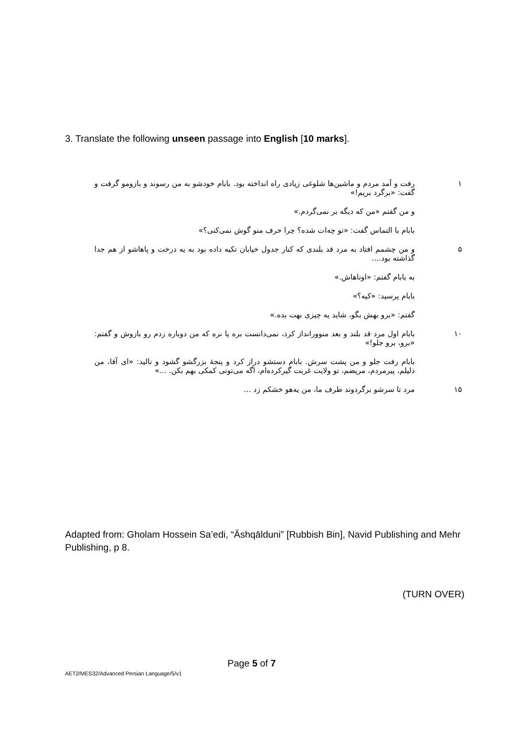3. Translate the following unseen passage into English [10 marks].
۱ رفت و آمد مردم و ماشین‌ها شلوغی زیادی راه انداخته بود. بابام خودشو به من رسوند و بازومو گرفت و گفت: «برگرد بریم!»
و من گفتم «من که دیگه بر نمی‌گردم.»
بابام با التماس گفت: «تو چه‌ات شده؟ چرا حرف منو گوش نمی‌کنی؟»
۵ و من چشمم افتاد به مرد قد بلندی که کنار جدول خیابان تکیه داده بود به یه درخت و پاهاشو از هم جدا گذاشته بود....
به بابام گفتم: «اوناهاش.»
بابام پرسید: «کیه؟»
گفتم: «برو بهش بگو، شاید یه چیزی بهت بده.»
۱۰ بابام اول مرد قد بلند و بعد منوورانداز کرد، نمی‌دانست بره یا نره که من دوباره زدم رو بازوش و گفتم: «برو، برو جلو!»
بابام رفت جلو و من پشت سرش. بابام دستشو دراز کرد و پنجهٔ بزرگشو گشود و نالید: «ای آقا، من ذلیلم، پیرمردم، مریضم، تو ولایت غربت گیرکرده‌ام، اگه می‌تونی کمکی بهم بکن. ...»
۱۵ مرد تا سرشو برگردوند طرف ما، من یه‌هو خشکم زد ...
Adapted from: Gholam Hossein Sa’edi, “Āshqālduni” [Rubbish Bin], Navid Publishing and Mehr Publishing, p 8.
(TURN OVER)
Page 5 of 7
AET2/MES32/Advanced Persian Language/5/v1